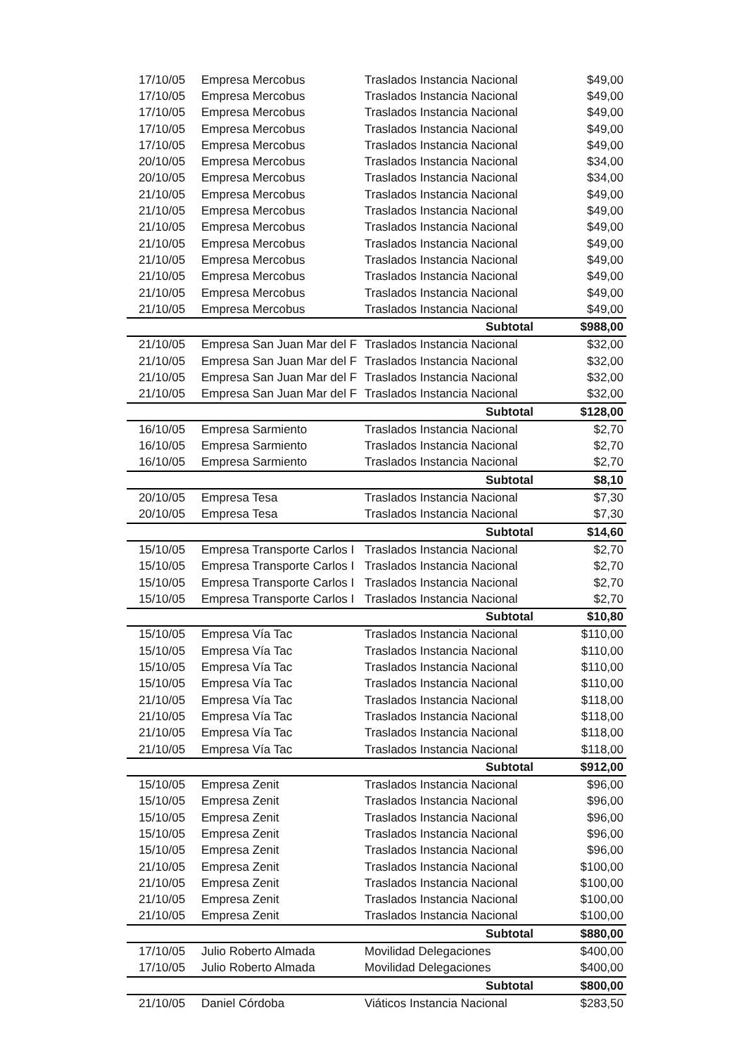| 17/10/05 | Empresa Mercobus | Traslados Instancia Nacional | $49,00 |
| 17/10/05 | Empresa Mercobus | Traslados Instancia Nacional | $49,00 |
| 17/10/05 | Empresa Mercobus | Traslados Instancia Nacional | $49,00 |
| 17/10/05 | Empresa Mercobus | Traslados Instancia Nacional | $49,00 |
| 17/10/05 | Empresa Mercobus | Traslados Instancia Nacional | $49,00 |
| 20/10/05 | Empresa Mercobus | Traslados Instancia Nacional | $34,00 |
| 20/10/05 | Empresa Mercobus | Traslados Instancia Nacional | $34,00 |
| 21/10/05 | Empresa Mercobus | Traslados Instancia Nacional | $49,00 |
| 21/10/05 | Empresa Mercobus | Traslados Instancia Nacional | $49,00 |
| 21/10/05 | Empresa Mercobus | Traslados Instancia Nacional | $49,00 |
| 21/10/05 | Empresa Mercobus | Traslados Instancia Nacional | $49,00 |
| 21/10/05 | Empresa Mercobus | Traslados Instancia Nacional | $49,00 |
| 21/10/05 | Empresa Mercobus | Traslados Instancia Nacional | $49,00 |
| 21/10/05 | Empresa Mercobus | Traslados Instancia Nacional | $49,00 |
| 21/10/05 | Empresa Mercobus | Traslados Instancia Nacional | $49,00 |
| | | Subtotal | $988,00 |
| 21/10/05 | Empresa San Juan Mar del F | Traslados Instancia Nacional | $32,00 |
| 21/10/05 | Empresa San Juan Mar del F | Traslados Instancia Nacional | $32,00 |
| 21/10/05 | Empresa San Juan Mar del F | Traslados Instancia Nacional | $32,00 |
| 21/10/05 | Empresa San Juan Mar del F | Traslados Instancia Nacional | $32,00 |
| | | Subtotal | $128,00 |
| 16/10/05 | Empresa Sarmiento | Traslados Instancia Nacional | $2,70 |
| 16/10/05 | Empresa Sarmiento | Traslados Instancia Nacional | $2,70 |
| 16/10/05 | Empresa Sarmiento | Traslados Instancia Nacional | $2,70 |
| | | Subtotal | $8,10 |
| 20/10/05 | Empresa Tesa | Traslados Instancia Nacional | $7,30 |
| 20/10/05 | Empresa Tesa | Traslados Instancia Nacional | $7,30 |
| | | Subtotal | $14,60 |
| 15/10/05 | Empresa Transporte Carlos I | Traslados Instancia Nacional | $2,70 |
| 15/10/05 | Empresa Transporte Carlos I | Traslados Instancia Nacional | $2,70 |
| 15/10/05 | Empresa Transporte Carlos I | Traslados Instancia Nacional | $2,70 |
| 15/10/05 | Empresa Transporte Carlos I | Traslados Instancia Nacional | $2,70 |
| | | Subtotal | $10,80 |
| 15/10/05 | Empresa Vía Tac | Traslados Instancia Nacional | $110,00 |
| 15/10/05 | Empresa Vía Tac | Traslados Instancia Nacional | $110,00 |
| 15/10/05 | Empresa Vía Tac | Traslados Instancia Nacional | $110,00 |
| 15/10/05 | Empresa Vía Tac | Traslados Instancia Nacional | $110,00 |
| 21/10/05 | Empresa Vía Tac | Traslados Instancia Nacional | $118,00 |
| 21/10/05 | Empresa Vía Tac | Traslados Instancia Nacional | $118,00 |
| 21/10/05 | Empresa Vía Tac | Traslados Instancia Nacional | $118,00 |
| 21/10/05 | Empresa Vía Tac | Traslados Instancia Nacional | $118,00 |
| | | Subtotal | $912,00 |
| 15/10/05 | Empresa Zenit | Traslados Instancia Nacional | $96,00 |
| 15/10/05 | Empresa Zenit | Traslados Instancia Nacional | $96,00 |
| 15/10/05 | Empresa Zenit | Traslados Instancia Nacional | $96,00 |
| 15/10/05 | Empresa Zenit | Traslados Instancia Nacional | $96,00 |
| 15/10/05 | Empresa Zenit | Traslados Instancia Nacional | $96,00 |
| 21/10/05 | Empresa Zenit | Traslados Instancia Nacional | $100,00 |
| 21/10/05 | Empresa Zenit | Traslados Instancia Nacional | $100,00 |
| 21/10/05 | Empresa Zenit | Traslados Instancia Nacional | $100,00 |
| 21/10/05 | Empresa Zenit | Traslados Instancia Nacional | $100,00 |
| | | Subtotal | $880,00 |
| 17/10/05 | Julio Roberto Almada | Movilidad Delegaciones | $400,00 |
| 17/10/05 | Julio Roberto Almada | Movilidad Delegaciones | $400,00 |
| | | Subtotal | $800,00 |
| 21/10/05 | Daniel Córdoba | Viáticos Instancia Nacional | $283,50 |